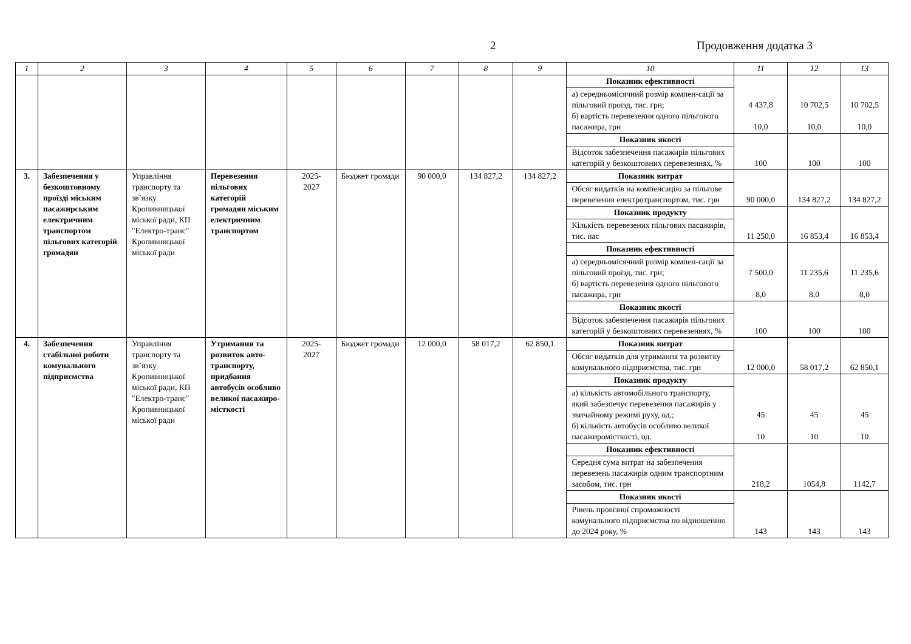2 Продовження додатка 3
| 1 | 2 | 3 | 4 | 5 | 6 | 7 | 8 | 9 | 10 | 11 | 12 | 13 |
| --- | --- | --- | --- | --- | --- | --- | --- | --- | --- | --- | --- | --- |
| | | | | | | | | | Показник ефективності | 4 437,8 10,0 | 10 702,5 10,0 | 10 702,5 10,0 |
| | | | | | | | | | а) середньомісячний розмір компен-сації за пільговий проїзд, тис. грн; б) вартість перевезення одного пільгового пасажира, грн | | | |
| | | | | | | | | | Показник якості | 100 | 100 | 100 |
| | | | | | | | | | Відсоток забезпечення пасажирів пільгових категорій у безкоштовних перевезеннях, % | | | |
| 3. | Забезпечення у безкоштовному проїзді міським пасажирським електричним транспортом пільгових категорій громадян | Управління транспорту та зв’язку Кропивницької міської ради, КП "Електро-транс" Кропивницької міської ради | Перевезення пільгових категорій громадян міським електричним транспортом | 2025- 2027 | Бюджет громади | 90 000,0 | 134 827,2 | 134 827,2 | Показник витрат | 90 000,0 | 134 827,2 | 134 827,2 |
| | | | | | | | | | Обсяг видатків на компенсацію за пільгове перевезення електротранспортом, тис. грн | | | |
| | | | | | | | | | Показник продукту | 11 250,0 | 16 853,4 | 16 853,4 |
| | | | | | | | | | Кількість перевезених пільгових пасажирів, тис. пас | | | |
| | | | | | | | | | Показник ефективності | 7 500,0 8,0 | 11 235,6 8,0 | 11 235,6 8,0 |
| | | | | | | | | | а) середньомісячний розмір компен-сації за пільговий проїзд, тис. грн; б) вартість перевезення одного пільгового пасажира, грн | | | |
| | | | | | | | | | Показник якості | 100 | 100 | 100 |
| | | | | | | | | | Відсоток забезпечення пасажирів пільгових категорій у безкоштовних перевезеннях, % | | | |
| 4. | Забезпечення стабільної роботи комунального підприємства | Управління транспорту та зв’язку Кропивницької міської ради, КП "Електро-транс" Кропивницької міської ради | Утримання та розвиток авто-транспорту, придбання автобусів особливо великої пасажиро-місткості | 2025- 2027 | Бюджет громади | 12 000,0 | 58 017,2 | 62 850,1 | Показник витрат | 12 000,0 | 58 017,2 | 62 850,1 |
| | | | | | | | | | Обсяг видатків для утримання та розвитку комунального підприємства, тис. грн | | | |
| | | | | | | | | | Показник продукту | 45 10 | 45 10 | 45 10 |
| | | | | | | | | | а) кількість автомобільного транспорту, який забезпечує перевезення пасажирів у звичайному режимі руху, од.; б) кількість автобусів особливо великої пасажиромісткості, од. | | | |
| | | | | | | | | | Показник ефективності | 218,2 | 1054,8 | 1142,7 |
| | | | | | | | | | Середня сума витрат на забезпечення перевезень пасажирів одним транспортним засобом, тис. грн | | | |
| | | | | | | | | | Показник якості | 143 | 143 | 143 |
| | | | | | | | | | Рівень провізної спроможності комунального підприємства по відношенню до 2024 року, % | | | |